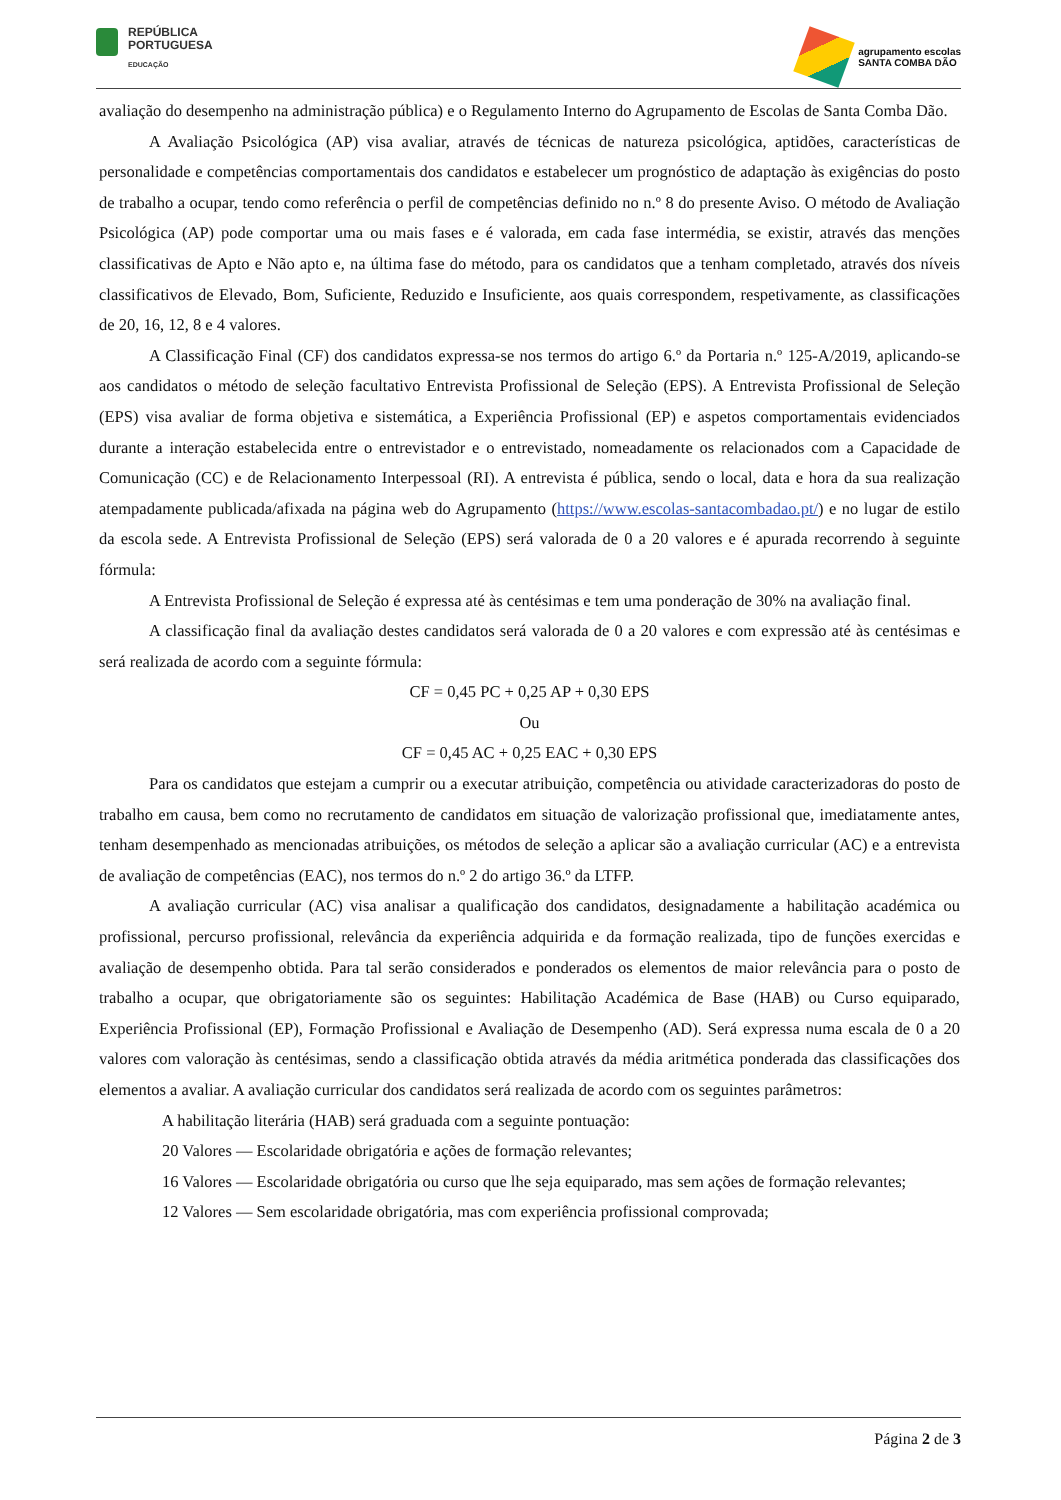REPÚBLICA
PORTUGUESA
EDUCAÇÃO
agrupamento escolas
SANTA COMBA DÃO
avaliação do desempenho na administração pública) e o Regulamento Interno do Agrupamento de Escolas de Santa Comba Dão.
A Avaliação Psicológica (AP) visa avaliar, através de técnicas de natureza psicológica, aptidões, características de personalidade e competências comportamentais dos candidatos e estabelecer um prognóstico de adaptação às exigências do posto de trabalho a ocupar, tendo como referência o perfil de competências definido no n.º 8 do presente Aviso. O método de Avaliação Psicológica (AP) pode comportar uma ou mais fases e é valorada, em cada fase intermédia, se existir, através das menções classificativas de Apto e Não apto e, na última fase do método, para os candidatos que a tenham completado, através dos níveis classificativos de Elevado, Bom, Suficiente, Reduzido e Insuficiente, aos quais correspondem, respetivamente, as classificações de 20, 16, 12, 8 e 4 valores.
A Classificação Final (CF) dos candidatos expressa-se nos termos do artigo 6.º da Portaria n.º 125-A/2019, aplicando-se aos candidatos o método de seleção facultativo Entrevista Profissional de Seleção (EPS). A Entrevista Profissional de Seleção (EPS) visa avaliar de forma objetiva e sistemática, a Experiência Profissional (EP) e aspetos comportamentais evidenciados durante a interação estabelecida entre o entrevistador e o entrevistado, nomeadamente os relacionados com a Capacidade de Comunicação (CC) e de Relacionamento Interpessoal (RI). A entrevista é pública, sendo o local, data e hora da sua realização atempadamente publicada/afixada na página web do Agrupamento (https://www.escolas-santacombadao.pt/) e no lugar de estilo da escola sede. A Entrevista Profissional de Seleção (EPS) será valorada de 0 a 20 valores e é apurada recorrendo à seguinte fórmula:
A Entrevista Profissional de Seleção é expressa até às centésimas e tem uma ponderação de 30% na avaliação final.
A classificação final da avaliação destes candidatos será valorada de 0 a 20 valores e com expressão até às centésimas e será realizada de acordo com a seguinte fórmula:
CF = 0,45 PC + 0,25 AP + 0,30 EPS
Ou
CF = 0,45 AC + 0,25 EAC + 0,30 EPS
Para os candidatos que estejam a cumprir ou a executar atribuição, competência ou atividade caracterizadoras do posto de trabalho em causa, bem como no recrutamento de candidatos em situação de valorização profissional que, imediatamente antes, tenham desempenhado as mencionadas atribuições, os métodos de seleção a aplicar são a avaliação curricular (AC) e a entrevista de avaliação de competências (EAC), nos termos do n.º 2 do artigo 36.º da LTFP.
A avaliação curricular (AC) visa analisar a qualificação dos candidatos, designadamente a habilitação académica ou profissional, percurso profissional, relevância da experiência adquirida e da formação realizada, tipo de funções exercidas e avaliação de desempenho obtida. Para tal serão considerados e ponderados os elementos de maior relevância para o posto de trabalho a ocupar, que obrigatoriamente são os seguintes: Habilitação Académica de Base (HAB) ou Curso equiparado, Experiência Profissional (EP), Formação Profissional e Avaliação de Desempenho (AD). Será expressa numa escala de 0 a 20 valores com valoração às centésimas, sendo a classificação obtida através da média aritmética ponderada das classificações dos elementos a avaliar. A avaliação curricular dos candidatos será realizada de acordo com os seguintes parâmetros:
A habilitação literária (HAB) será graduada com a seguinte pontuação:
20 Valores — Escolaridade obrigatória e ações de formação relevantes;
16 Valores — Escolaridade obrigatória ou curso que lhe seja equiparado, mas sem ações de formação relevantes;
12 Valores — Sem escolaridade obrigatória, mas com experiência profissional comprovada;
Página 2 de 3